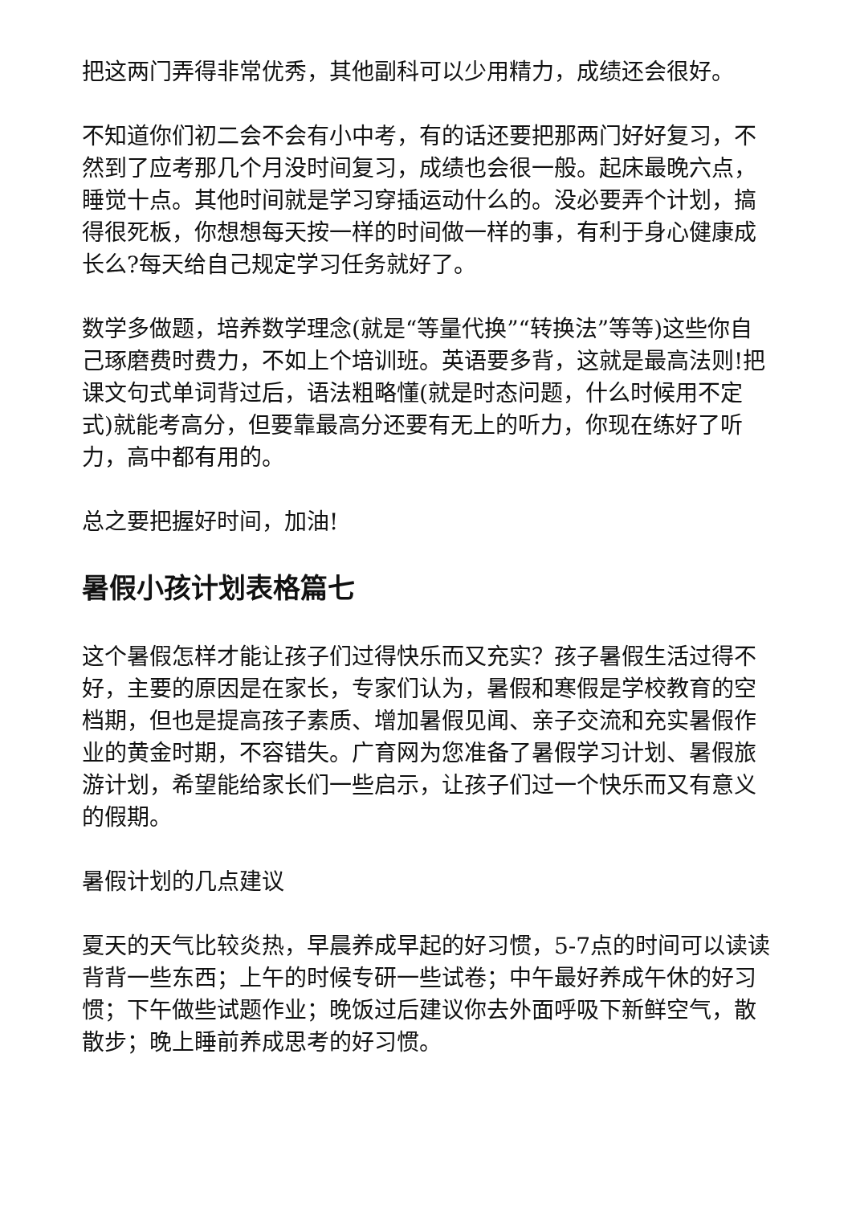把这两门弄得非常优秀，其他副科可以少用精力，成绩还会很好。
不知道你们初二会不会有小中考，有的话还要把那两门好好复习，不然到了应考那几个月没时间复习，成绩也会很一般。起床最晚六点，睡觉十点。其他时间就是学习穿插运动什么的。没必要弄个计划，搞得很死板，你想想每天按一样的时间做一样的事，有利于身心健康成长么?每天给自己规定学习任务就好了。
数学多做题，培养数学理念(就是“等量代换”“转换法”等等)这些你自己琢磨费时费力，不如上个培训班。英语要多背，这就是最高法则!把课文句式单词背过后，语法粗略懂(就是时态问题，什么时候用不定式)就能考高分，但要靠最高分还要有无上的听力，你现在练好了听力，高中都有用的。
总之要把握好时间，加油!
暑假小孩计划表格篇七
这个暑假怎样才能让孩子们过得快乐而又充实？孩子暑假生活过得不好，主要的原因是在家长，专家们认为，暑假和寒假是学校教育的空档期，但也是提高孩子素质、增加暑假见闻、亲子交流和充实暑假作业的黄金时期，不容错失。广育网为您准备了暑假学习计划、暑假旅游计划，希望能给家长们一些启示，让孩子们过一个快乐而又有意义的假期。
暑假计划的几点建议
夏天的天气比较炎热，早晨养成早起的好习惯，5-7点的时间可以读读背背一些东西；上午的时候专研一些试卷；中午最好养成午休的好习惯；下午做些试题作业；晚饭过后建议你去外面呼吸下新鲜空气，散散步；晚上睡前养成思考的好习惯。